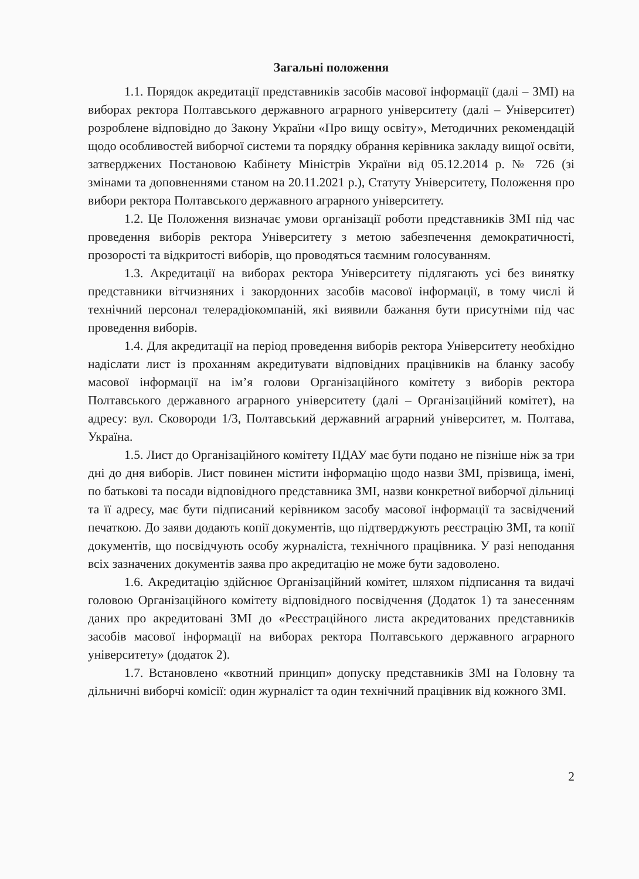Загальні положення
1.1. Порядок акредитації представників засобів масової інформації (далі – ЗМІ) на виборах ректора Полтавського державного аграрного університету (далі – Університет) розроблене відповідно до Закону України «Про вищу освіту», Методичних рекомендацій щодо особливостей виборчої системи та порядку обрання керівника закладу вищої освіти, затверджених Постановою Кабінету Міністрів України від 05.12.2014 р. № 726 (зі змінами та доповненнями станом на 20.11.2021 р.), Статуту Університету, Положення про вибори ректора Полтавського державного аграрного університету.
1.2. Це Положення визначає умови організації роботи представників ЗМІ під час проведення виборів ректора Університету з метою забезпечення демократичності, прозорості та відкритості виборів, що проводяться таємним голосуванням.
1.3. Акредитації на виборах ректора Університету підлягають усі без винятку представники вітчизняних і закордонних засобів масової інформації, в тому числі й технічний персонал телерадіокомпаній, які виявили бажання бути присутніми під час проведення виборів.
1.4. Для акредитації на період проведення виборів ректора Університету необхідно надіслати лист із проханням акредитувати відповідних працівників на бланку засобу масової інформації на ім’я голови Організаційного комітету з виборів ректора Полтавського державного аграрного університету (далі – Організаційний комітет), на адресу: вул. Сковороди 1/3, Полтавський державний аграрний університет, м. Полтава, Україна.
1.5. Лист до Організаційного комітету ПДАУ має бути подано не пізніше ніж за три дні до дня виборів. Лист повинен містити інформацію щодо назви ЗМІ, прізвища, імені, по батькові та посади відповідного представника ЗМІ, назви конкретної виборчої дільниці та її адресу, має бути підписаний керівником засобу масової інформації та засвідчений печаткою. До заяви додають копії документів, що підтверджують реєстрацію ЗМІ, та копії документів, що посвідчують особу журналіста, технічного працівника. У разі неподання всіх зазначених документів заява про акредитацію не може бути задоволено.
1.6. Акредитацію здійснює Організаційний комітет, шляхом підписання та видачі головою Організаційного комітету відповідного посвідчення (Додаток 1) та занесенням даних про акредитовані ЗМІ до «Реєстраційного листа акредитованих представників засобів масової інформації на виборах ректора Полтавського державного аграрного університету» (додаток 2).
1.7. Встановлено «квотний принцип» допуску представників ЗМІ на Головну та дільничні виборчі комісії: один журналіст та один технічний працівник від кожного ЗМІ.
2